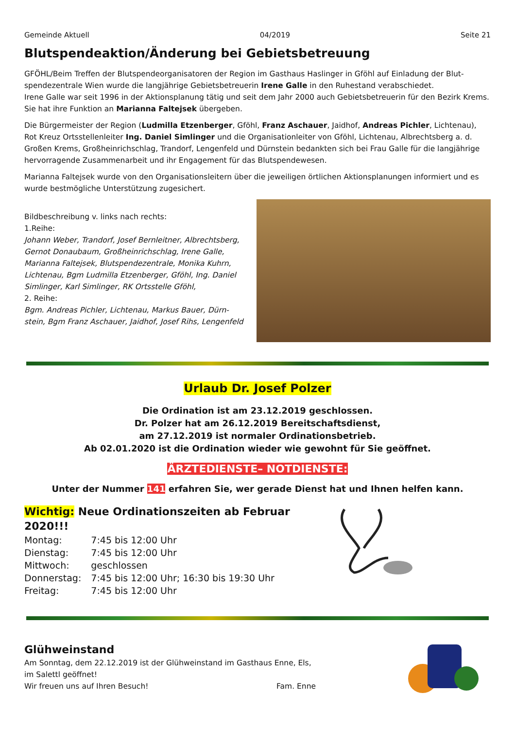Gemeinde Aktuell 04/2019 Seite 21
Blutspendeaktion/Änderung bei Gebietsbetreuung
GFÖHL/Beim Treffen der Blutspendeorganisatoren der Region im Gasthaus Haslinger in Gföhl auf Einladung der Blut­spendezentrale Wien wurde die langjährige Gebietsbetreuerin Irene Galle in den Ruhestand verabschiedet.
Irene Galle war seit 1996 in der Aktionsplanung tätig und seit dem Jahr 2000 auch Gebietsbetreuerin für den Bezirk Krems. Sie hat ihre Funktion an Marianna Faltejsek übergeben.
Die Bürgermeister der Region (Ludmilla Etzenberger, Gföhl, Franz Aschauer, Jaidhof, Andreas Pichler, Lichtenau), Rot Kreuz Ortsstellenleiter Ing. Daniel Simlinger und die Organisationleiter von Gföhl, Lichtenau, Albrechtsberg a. d. Großen Krems, Großheinrichschlag, Trandorf, Lengenfeld und Dürnstein bedankten sich bei Frau Galle für die langjäh­rige hervorragende Zusammenarbeit und ihr Engagement für das Blutspendewesen.
Marianna Faltejsek wurde von den Organisationsleitern über die jeweiligen örtlichen Aktionsplanungen informiert und es wurde bestmögliche Unterstützung zugesichert.
Bildbeschreibung v. links nach rechts:
1.Reihe:
Johann Weber, Trandorf, Josef Bernleitner, Albrechtsberg, Gernot Donaubaum, Großheinrichschlag, Irene Galle, Marianna Faltejsek, Blutspendezentrale, Monika Kuhrn, Lichtenau, Bgm Ludmilla Etzenberger, Gföhl, Ing. Daniel Simlinger, Karl Simlinger, RK Ortsstelle Gföhl,
2. Reihe:
Bgm. Andreas Pichler, Lichtenau, Markus Bauer, Dürn­stein, Bgm Franz Aschauer, Jaidhof, Josef Rihs, Lengenfeld
Urlaub Dr. Josef Polzer
Die Ordination ist am 23.12.2019 geschlossen.
Dr. Polzer hat am 26.12.2019 Bereitschaftsdienst,
am 27.12.2019 ist normaler Ordinationsbetrieb.
Ab 02.01.2020 ist die Ordination wieder wie gewohnt für Sie geöffnet.
ÄRZTEDIENSTE– NOTDIENSTE:
Unter der Nummer 141 erfahren Sie, wer gerade Dienst hat und Ihnen helfen kann.
Wichtig: Neue Ordinationszeiten ab Februar 2020!!!
| Montag: | 7:45 bis 12:00 Uhr |
| Dienstag: | 7:45 bis 12:00 Uhr |
| Mittwoch: | geschlossen |
| Donnerstag: | 7:45 bis 12:00 Uhr; 16:30 bis 19:30 Uhr |
| Freitag: | 7:45 bis 12:00 Uhr |
Glühweinstand
Am Sonntag, dem 22.12.2019 ist der Glühweinstand im Gasthaus Enne, Els, im Salettl geöffnet!
Wir freuen uns auf Ihren Besuch! Fam. Enne